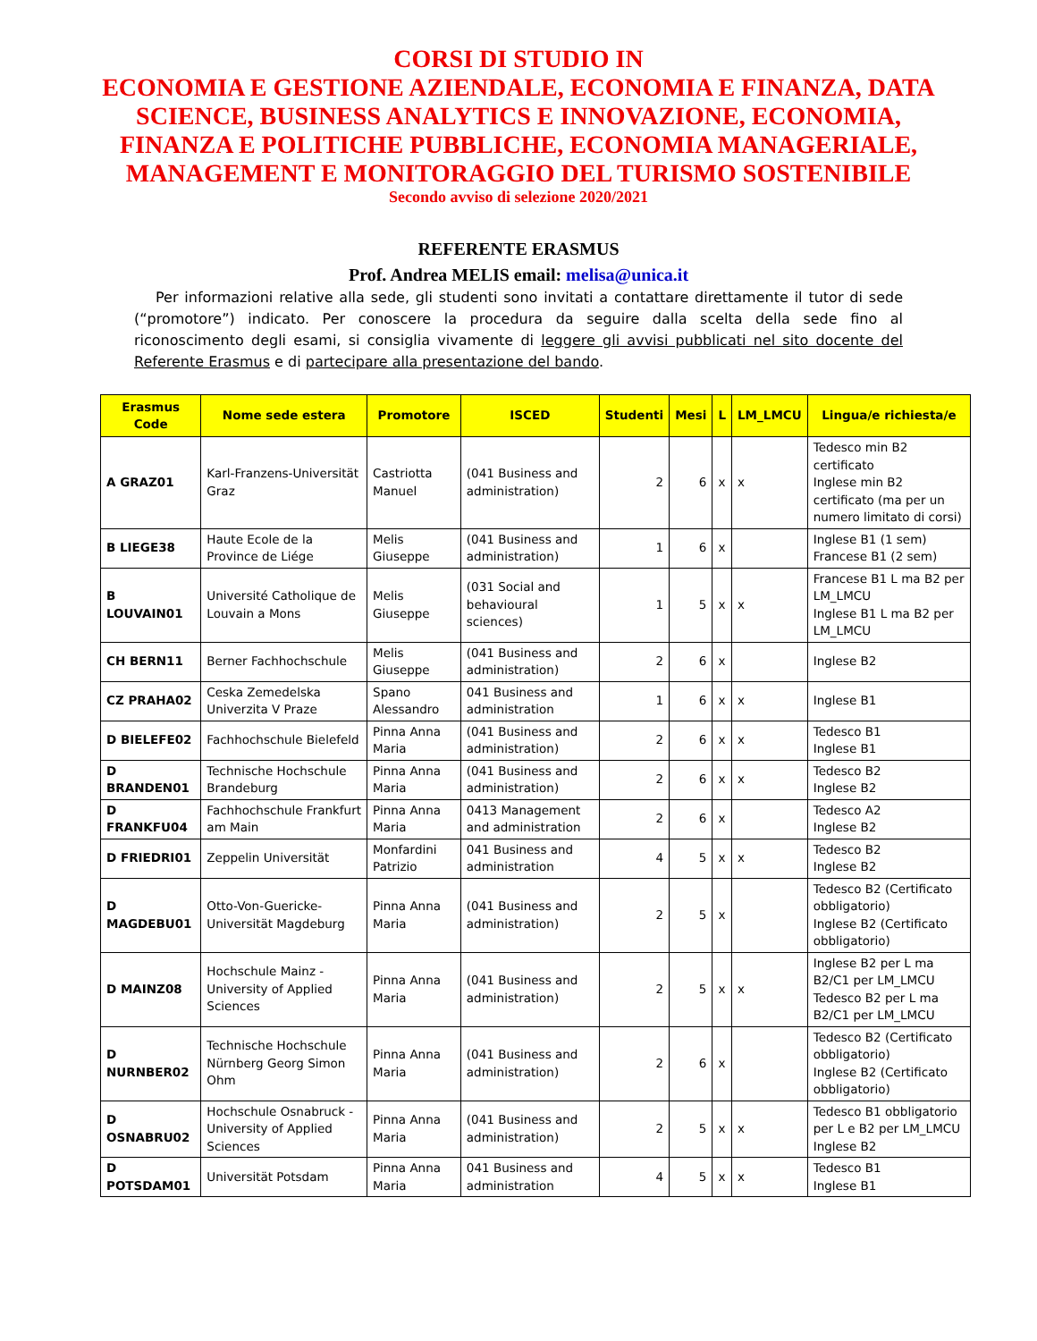CORSI DI STUDIO IN
ECONOMIA E GESTIONE AZIENDALE, ECONOMIA E FINANZA, DATA SCIENCE, BUSINESS ANALYTICS E INNOVAZIONE, ECONOMIA, FINANZA E POLITICHE PUBBLICHE, ECONOMIA MANAGERIALE, MANAGEMENT E MONITORAGGIO DEL TURISMO SOSTENIBILE
Secondo avviso di selezione 2020/2021
REFERENTE ERASMUS
Prof. Andrea MELIS email: melisa@unica.it
Per informazioni relative alla sede, gli studenti sono invitati a contattare direttamente il tutor di sede (“promotore”) indicato. Per conoscere la procedura da seguire dalla scelta della sede fino al riconoscimento degli esami, si consiglia vivamente di leggere gli avvisi pubblicati nel sito docente del Referente Erasmus e di partecipare alla presentazione del bando.
| Erasmus Code | Nome sede estera | Promotore | ISCED | Studenti | Mesi | L | LM_LMCU | Lingua/e richiesta/e |
| --- | --- | --- | --- | --- | --- | --- | --- | --- |
| A GRAZ01 | Karl-Franzens-Universität Graz | Castriotta Manuel | (041 Business and administration) | 2 | 6 | x | x | Tedesco min B2 certificato Inglese min B2 certificato (ma per un numero limitato di corsi) |
| B LIEGE38 | Haute Ecole de la Province de Liége | Melis Giuseppe | (041 Business and administration) | 1 | 6 | x | | Inglese B1 (1 sem) Francese B1 (2 sem) |
| B LOUVAIN01 | Université Catholique de Louvain a Mons | Melis Giuseppe | (031 Social and behavioural sciences) | 1 | 5 | x | x | Francese B1 L ma B2 per LM_LMCU Inglese B1 L ma B2 per LM_LMCU |
| CH BERN11 | Berner Fachhochschule | Melis Giuseppe | (041 Business and administration) | 2 | 6 | x | | Inglese B2 |
| CZ PRAHA02 | Ceska Zemedelska Univerzita V Praze | Spano Alessandro | 041 Business and administration | 1 | 6 | x | x | Inglese B1 |
| D BIELEFE02 | Fachhochschule Bielefeld | Pinna Anna Maria | (041 Business and administration) | 2 | 6 | x | x | Tedesco B1 Inglese B1 |
| D BRANDEN01 | Technische Hochschule Brandeburg | Pinna Anna Maria | (041 Business and administration) | 2 | 6 | x | x | Tedesco B2 Inglese B2 |
| D FRANKFU04 | Fachhochschule Frankfurt am Main | Pinna Anna Maria | 0413 Management and administration | 2 | 6 | x | | Tedesco A2 Inglese B2 |
| D FRIEDRI01 | Zeppelin Universität | Monfardini Patrizio | 041 Business and administration | 4 | 5 | x | x | Tedesco B2 Inglese B2 |
| D MAGDEBU01 | Otto-Von-Guericke-Universität Magdeburg | Pinna Anna Maria | (041 Business and administration) | 2 | 5 | x | | Tedesco B2 (Certificato obbligatorio) Inglese B2 (Certificato obbligatorio) |
| D MAINZ08 | Hochschule Mainz - University of Applied Sciences | Pinna Anna Maria | (041 Business and administration) | 2 | 5 | x | x | Inglese B2 per L ma B2/C1 per LM_LMCU Tedesco B2 per L ma B2/C1 per LM_LMCU |
| D NURNBER02 | Technische Hochschule Nürnberg Georg Simon Ohm | Pinna Anna Maria | (041 Business and administration) | 2 | 6 | x | | Tedesco B2 (Certificato obbligatorio) Inglese B2 (Certificato obbligatorio) |
| D OSNABRU02 | Hochschule Osnabruck - University of Applied Sciences | Pinna Anna Maria | (041 Business and administration) | 2 | 5 | x | x | Tedesco B1 obbligatorio per L e B2 per LM_LMCU Inglese B2 |
| D POTSDAM01 | Universität Potsdam | Pinna Anna Maria | 041 Business and administration | 4 | 5 | x | x | Tedesco B1 Inglese B1 |